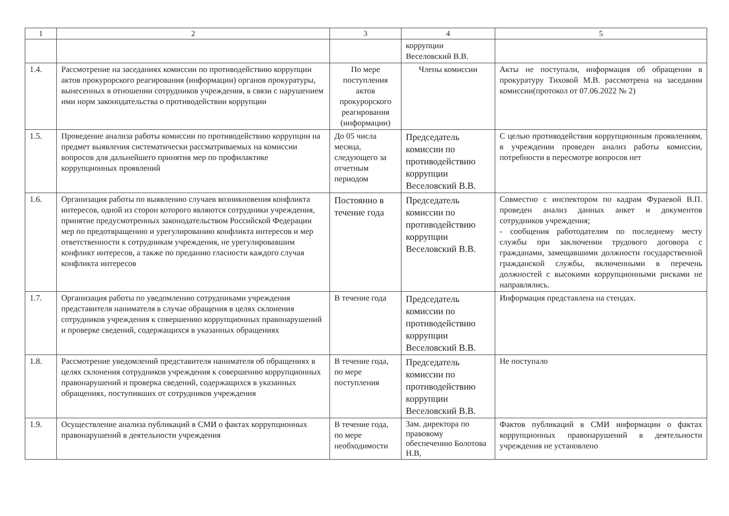| 1 | 2 | 3 | 4 | 5 |
| --- | --- | --- | --- | --- |
| | | | коррупции Веселовский В.В. | |
| 1.4. | Рассмотрение на заседаниях комиссии по противодействию коррупции актов прокурорского реагирования (информации) органов прокуратуры, вынесенных в отношении сотрудников учреждения, в связи с нарушением ими норм законодательства о противодействии коррупции | По мере поступления актов прокурорского реагирования (информации) | Члены комиссии | Акты не поступали, информация об обращении в прокуратуру Тиховой М.В. рассмотрена на заседании комиссии(протокол от 07.06.2022 № 2) |
| 1.5. | Проведение анализа работы комиссии по противодействию коррупции на предмет выявления систематически рассматриваемых на комиссии вопросов для дальнейшего принятия мер по профилактике коррупционных проявлений | До 05 числа месяца, следующего за отчетным периодом | Председатель комиссии по противодействию коррупции Веселовский В.В. | С целью противодействия коррупционным проявлениям, в учреждении проведен анализ работы комиссии, потребности в пересмотре вопросов нет |
| 1.6. | Организация работы по выявлению случаев возникновения конфликта интересов, одной из сторон которого являются сотрудники учреждения, принятие предусмотренных законодательством Российской Федерации мер по предотвращению и урегулированию конфликта интересов и мер ответственности к сотрудникам учреждения, не урегулировавшим конфликт интересов, а также по преданию гласности каждого случая конфликта интересов | Постоянно в течение года | Председатель комиссии по противодействию коррупции Веселовский В.В. | Совместно с инспектором по кадрам Фураевой В.П. проведен анализ данных анкет и документов сотрудников учреждения; - сообщения работодателям по последнему месту службы при заключении трудового договора с гражданами, замещавшими должности государственной гражданской службы, включенными в перечень должностей с высокими коррупционными рисками не направлялись. |
| 1.7. | Организация работы по уведомлению сотрудниками учреждения представителя нанимателя в случае обращения в целях склонения сотрудников учреждения к совершению коррупционных правонарушений и проверке сведений, содержащихся в указанных обращениях | В течение года | Председатель комиссии по противодействию коррупции Веселовский В.В. | Информация представлена на стендах. |
| 1.8. | Рассмотрение уведомлений представителя нанимателя об обращениях в целях склонения сотрудников учреждения к совершению коррупционных правонарушений и проверка сведений, содержащихся в указанных обращениях, поступивших от сотрудников учреждения | В течение года, по мере поступления | Председатель комиссии по противодействию коррупции Веселовский В.В. | Не поступало |
| 1.9. | Осуществление анализа публикаций в СМИ о фактах коррупционных правонарушений в деятельности учреждения | В течение года, по мере необходимости | Зам. директора по правовому обеспечению Болотова Н.В, | Фактов публикаций в СМИ информации о фактах коррупционных правонарушений в деятельности учреждения не установлено |